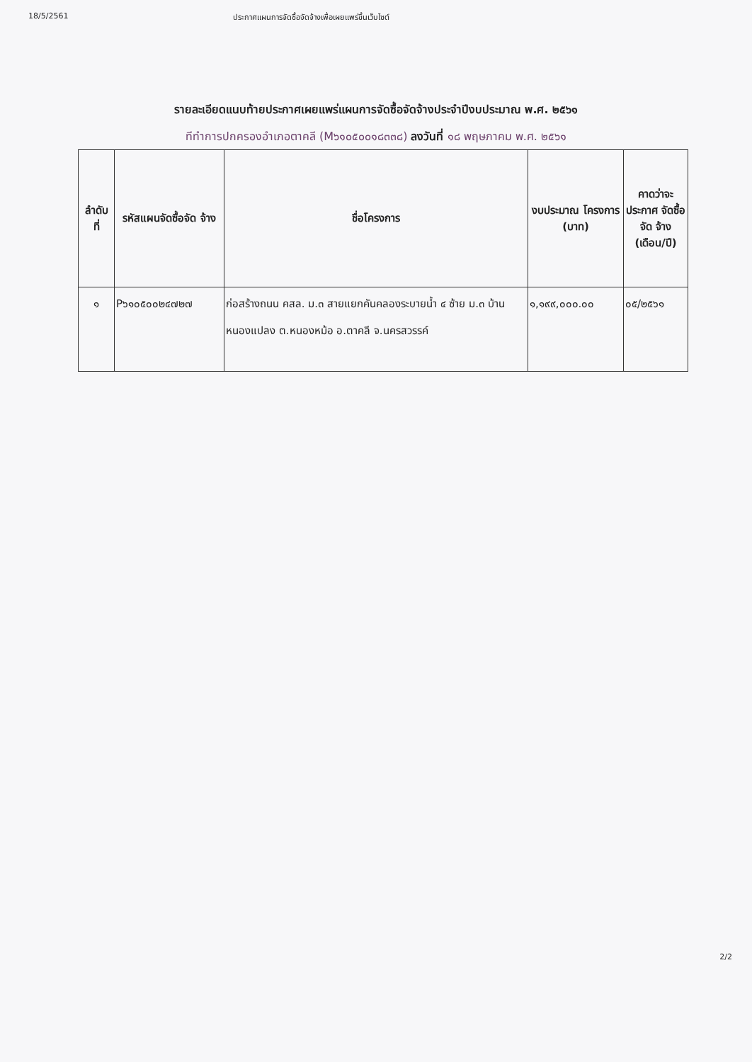18/5/2561 ประกาศแผนการจัดซื้อจัดจ้างเพื่อเผยแพร่ขึ้นเว็บไซต์
รายละเอียดแนบท้ายประกาศเผยแพร่แผนการจัดซื้อจัดจ้างประจำปีงบประมาณ พ.ศ. ๒๕๖๑
ทีทำการปกครองอำเภอตาคลี (M๖๑๐๕๐๐๑๘๓๓๘) ลงวันที่ ๑๘ พฤษภาคม พ.ศ. ๒๕๖๑
| ลำดับ ที่ | รหัสแผนจัดซื้อจัด จ้าง | ชื่อโครงการ | งบประมาณ โครงการ (บาท) | คาดว่าจะ ประกาศ จัดซื้อจัด จ้าง (เดือน/ปี) |
| --- | --- | --- | --- | --- |
| ๑ | P๖๑๐๕๐๐๒๔๗๒๗ | ก่อสร้างถนน คสล. ม.๓ สายแยกคันคลองระบายน้ำ ๔ ซ้าย ม.๓ บ้านหนองแปลง ต.หนองหม้อ อ.ตาคลี จ.นครสวรรค์ | ๑,๑๙๙,๐๐๐.๐๐ | ๐๕/๒๕๖๑ |
2/2